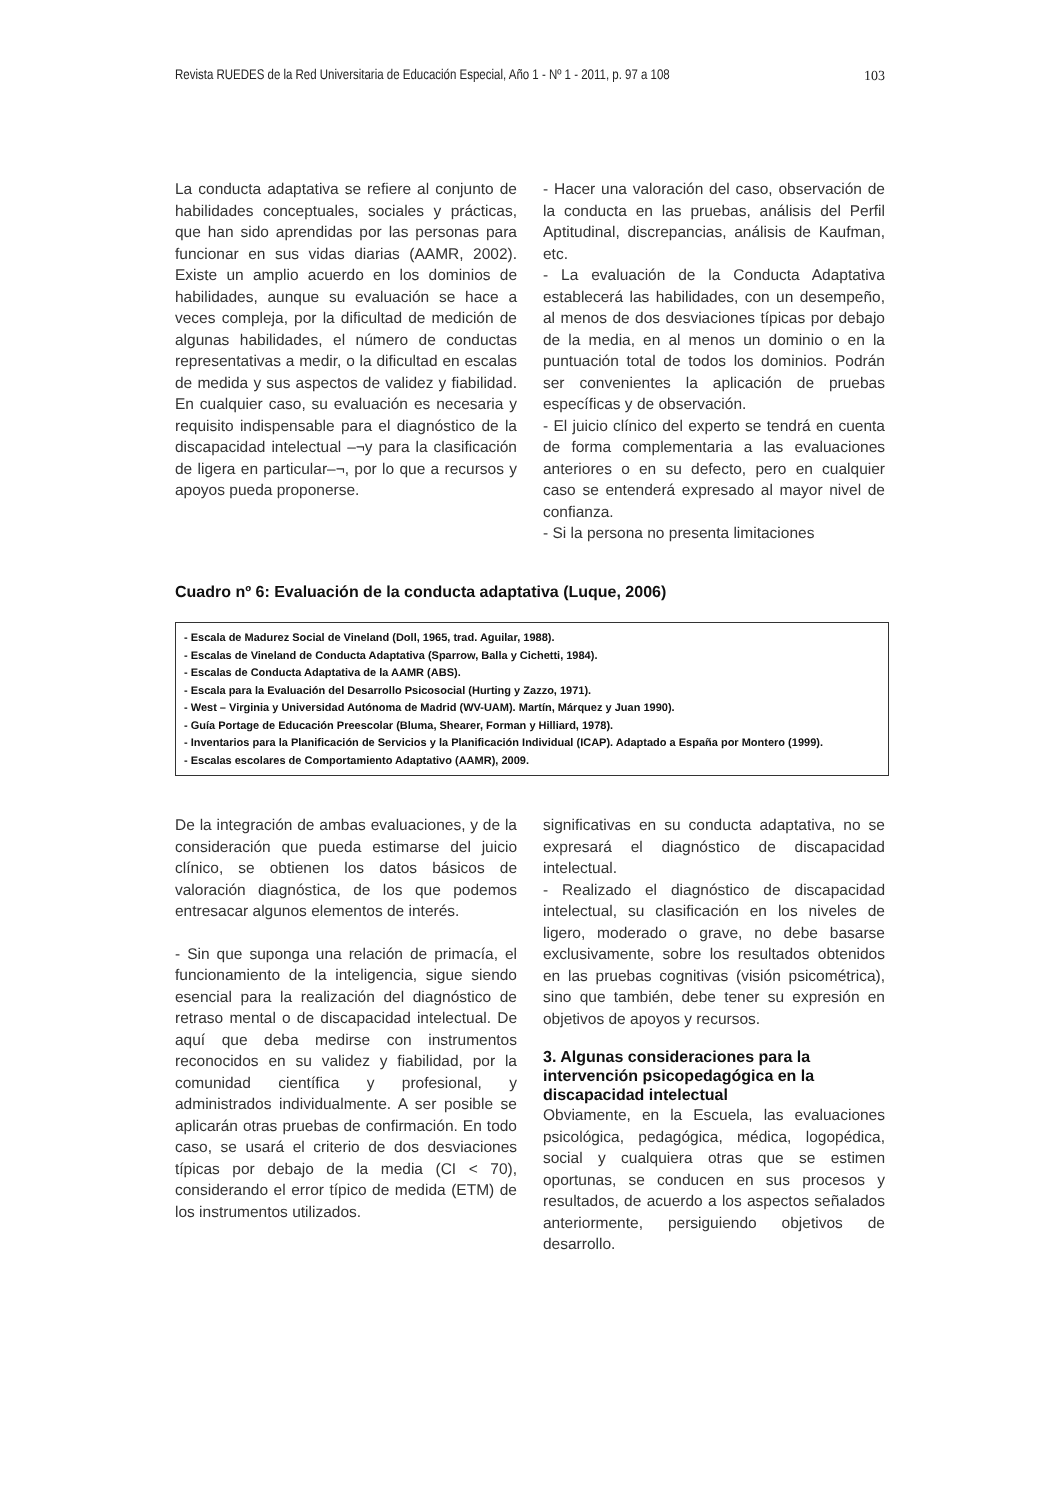Revista RUEDES de la Red Universitaria de Educación Especial, Año 1 - Nº 1 - 2011, p. 97 a 108 103
La conducta adaptativa se refiere al conjunto de habilidades conceptuales, sociales y prácticas, que han sido aprendidas por las personas para funcionar en sus vidas diarias (AAMR, 2002). Existe un amplio acuerdo en los dominios de habilidades, aunque su evaluación se hace a veces compleja, por la dificultad de medición de algunas habilidades, el número de conductas representativas a medir, o la dificultad en escalas de medida y sus aspectos de validez y fiabilidad. En cualquier caso, su evaluación es necesaria y requisito indispensable para el diagnóstico de la discapacidad intelectual –¬y para la clasificación de ligera en particular–¬, por lo que a recursos y apoyos pueda proponerse.
- Hacer una valoración del caso, observación de la conducta en las pruebas, análisis del Perfil Aptitudinal, discrepancias, análisis de Kaufman, etc.
- La evaluación de la Conducta Adaptativa establecerá las habilidades, con un desempeño, al menos de dos desviaciones típicas por debajo de la media, en al menos un dominio o en la puntuación total de todos los dominios. Podrán ser convenientes la aplicación de pruebas específicas y de observación.
- El juicio clínico del experto se tendrá en cuenta de forma complementaria a las evaluaciones anteriores o en su defecto, pero en cualquier caso se entenderá expresado al mayor nivel de confianza.
- Si la persona no presenta limitaciones
Cuadro nº 6: Evaluación de la conducta adaptativa (Luque, 2006)
- Escala de Madurez Social de Vineland (Doll, 1965, trad. Aguilar, 1988).
- Escalas de Vineland de Conducta Adaptativa (Sparrow, Balla y Cichetti, 1984).
- Escalas de Conducta Adaptativa de la AAMR (ABS).
- Escala para la Evaluación del Desarrollo Psicosocial (Hurting y Zazzo, 1971).
- West – Virginia y Universidad Autónoma de Madrid (WV-UAM). Martín, Márquez y Juan 1990).
- Guía Portage de Educación Preescolar (Bluma, Shearer, Forman y Hilliard, 1978).
- Inventarios para la Planificación de Servicios y la Planificación Individual (ICAP). Adaptado a España por Montero (1999).
- Escalas escolares de Comportamiento Adaptativo (AAMR), 2009.
De la integración de ambas evaluaciones, y de la consideración que pueda estimarse del juicio clínico, se obtienen los datos básicos de valoración diagnóstica, de los que podemos entresacar algunos elementos de interés.
- Sin que suponga una relación de primacía, el funcionamiento de la inteligencia, sigue siendo esencial para la realización del diagnóstico de retraso mental o de discapacidad intelectual. De aquí que deba medirse con instrumentos reconocidos en su validez y fiabilidad, por la comunidad científica y profesional, y administrados individualmente. A ser posible se aplicarán otras pruebas de confirmación. En todo caso, se usará el criterio de dos desviaciones típicas por debajo de la media (CI < 70), considerando el error típico de medida (ETM) de los instrumentos utilizados.
significativas en su conducta adaptativa, no se expresará el diagnóstico de discapacidad intelectual.
- Realizado el diagnóstico de discapacidad intelectual, su clasificación en los niveles de ligero, moderado o grave, no debe basarse exclusivamente, sobre los resultados obtenidos en las pruebas cognitivas (visión psicométrica), sino que también, debe tener su expresión en objetivos de apoyos y recursos.
3. Algunas consideraciones para la intervención psicopedagógica en la discapacidad intelectual
Obviamente, en la Escuela, las evaluaciones psicológica, pedagógica, médica, logopédica, social y cualquiera otras que se estimen oportunas, se conducen en sus procesos y resultados, de acuerdo a los aspectos señalados anteriormente, persiguiendo objetivos de desarrollo.